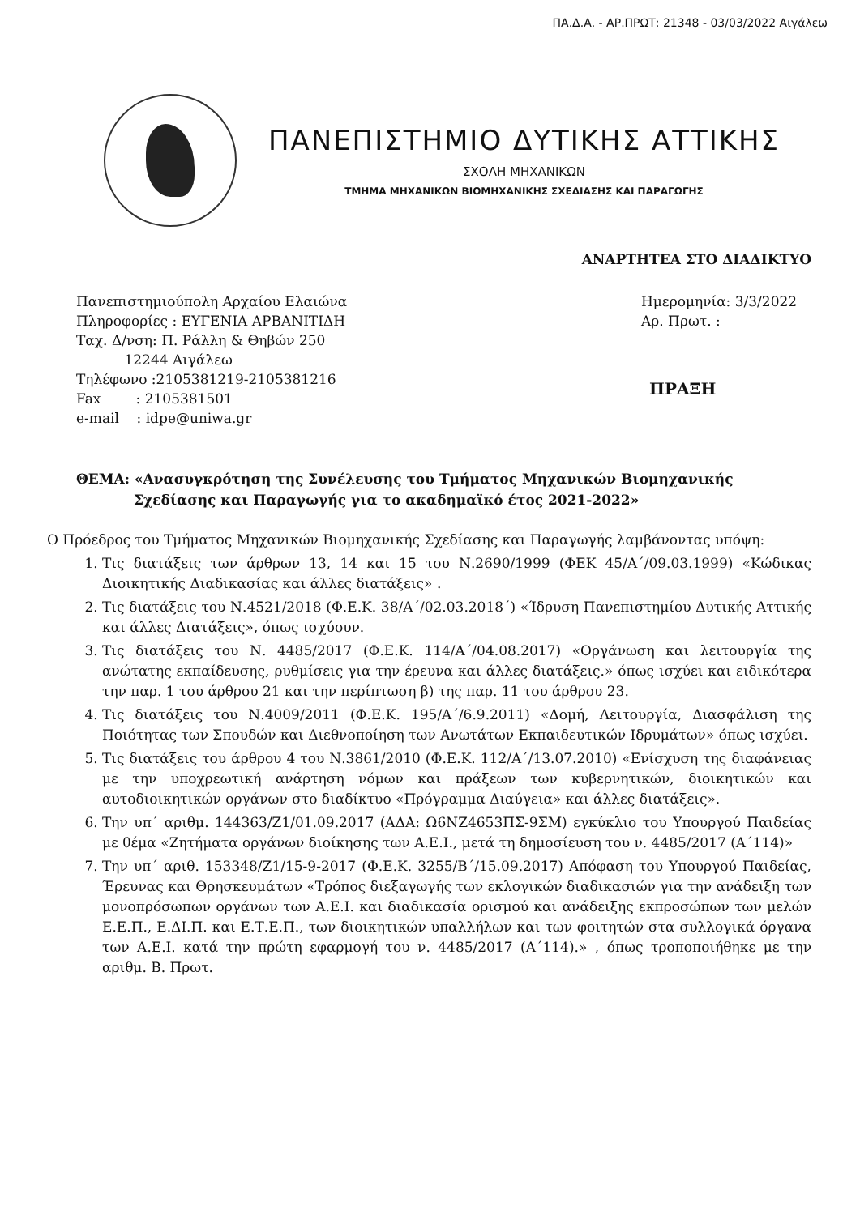ΠΑ.Δ.Α. - ΑΡ.ΠΡΩΤ: 21348 - 03/03/2022 Αιγάλεω
ΠΑΝΕΠΙΣΤΗΜΙΟ ΔΥΤΙΚΗΣ ΑΤΤΙΚΗΣ
ΣΧΟΛΗ ΜΗΧΑΝΙΚΩΝ
ΤΜΗΜΑ ΜΗΧΑΝΙΚΩΝ ΒΙΟΜΗΧΑΝΙΚΗΣ ΣΧΕΔΙΑΣΗΣ ΚΑΙ ΠΑΡΑΓΩΓΗΣ
ΑΝΑΡΤΗΤΕΑ ΣΤΟ ΔΙΑΔΙΚΤΥΟ
Πανεπιστημιούπολη Αρχαίου Ελαιώνα
Πληροφορίες : ΕΥΓΕΝΙΑ ΑΡΒΑΝΙΤΙΔΗ
Ταχ. Δ/νση: Π. Ράλλη & Θηβών 250
12244 Αιγάλεω
Τηλέφωνο :2105381219-2105381216
Fax : 2105381501
e-mail : idpe@uniwa.gr
Ημερομηνία: 3/3/2022
Αρ. Πρωτ. :
ΠΡΑΞΗ
ΘΕΜΑ: «Ανασυγκρότηση της Συνέλευσης του Τμήματος Μηχανικών Βιομηχανικής
Σχεδίασης και Παραγωγής για το ακαδημαϊκό έτος 2021-2022»
Ο Πρόεδρος του Τμήματος Μηχανικών Βιομηχανικής Σχεδίασης και Παραγωγής λαμβάνοντας υπόψη:
1. Τις διατάξεις των άρθρων 13, 14 και 15 του Ν.2690/1999 (ΦΕΚ 45/Α΄/09.03.1999) «Κώδικας Διοικητικής Διαδικασίας και άλλες διατάξεις» .
2. Τις διατάξεις του Ν.4521/2018 (Φ.Ε.Κ. 38/Α΄/02.03.2018΄) «Ίδρυση Πανεπιστημίου Δυτικής Αττικής και άλλες Διατάξεις», όπως ισχύουν.
3. Τις διατάξεις του Ν. 4485/2017 (Φ.Ε.Κ. 114/Α΄/04.08.2017) «Οργάνωση και λειτουργία της ανώτατης εκπαίδευσης, ρυθμίσεις για την έρευνα και άλλες διατάξεις.» όπως ισχύει και ειδικότερα την παρ. 1 του άρθρου 21 και την περίπτωση β) της παρ. 11 του άρθρου 23.
4. Τις διατάξεις του Ν.4009/2011 (Φ.Ε.Κ. 195/Α΄/6.9.2011) «Δομή, Λειτουργία, Διασφάλιση της Ποιότητας των Σπουδών και Διεθνοποίηση των Ανωτάτων Εκπαιδευτικών Ιδρυμάτων» όπως ισχύει.
5. Τις διατάξεις του άρθρου 4 του Ν.3861/2010 (Φ.Ε.Κ. 112/Α΄/13.07.2010) «Ενίσχυση της διαφάνειας με την υποχρεωτική ανάρτηση νόμων και πράξεων των κυβερνητικών, διοικητικών και αυτοδιοικητικών οργάνων στο διαδίκτυο «Πρόγραμμα Διαύγεια» και άλλες διατάξεις».
6. Την υπ΄ αριθμ. 144363/Ζ1/01.09.2017 (ΑΔΑ: Ω6ΝΖ4653ΠΣ-9ΣΜ) εγκύκλιο του Υπουργού Παιδείας με θέμα «Ζητήματα οργάνων διοίκησης των Α.Ε.Ι., μετά τη δημοσίευση του ν. 4485/2017 (Α΄114)»
7. Την υπ΄ αριθ. 153348/Ζ1/15-9-2017 (Φ.Ε.Κ. 3255/Β΄/15.09.2017) Απόφαση του Υπουργού Παιδείας, Έρευνας και Θρησκευμάτων «Τρόπος διεξαγωγής των εκλογικών διαδικασιών για την ανάδειξη των μονοπρόσωπων οργάνων των Α.Ε.Ι. και διαδικασία ορισμού και ανάδειξης εκπροσώπων των μελών Ε.Ε.Π., Ε.ΔΙ.Π. και Ε.Τ.Ε.Π., των διοικητικών υπαλλήλων και των φοιτητών στα συλλογικά όργανα των Α.Ε.Ι. κατά την πρώτη εφαρμογή του ν. 4485/2017 (Α΄114).» , όπως τροποποιήθηκε με την αριθμ. Β. Πρωτ.